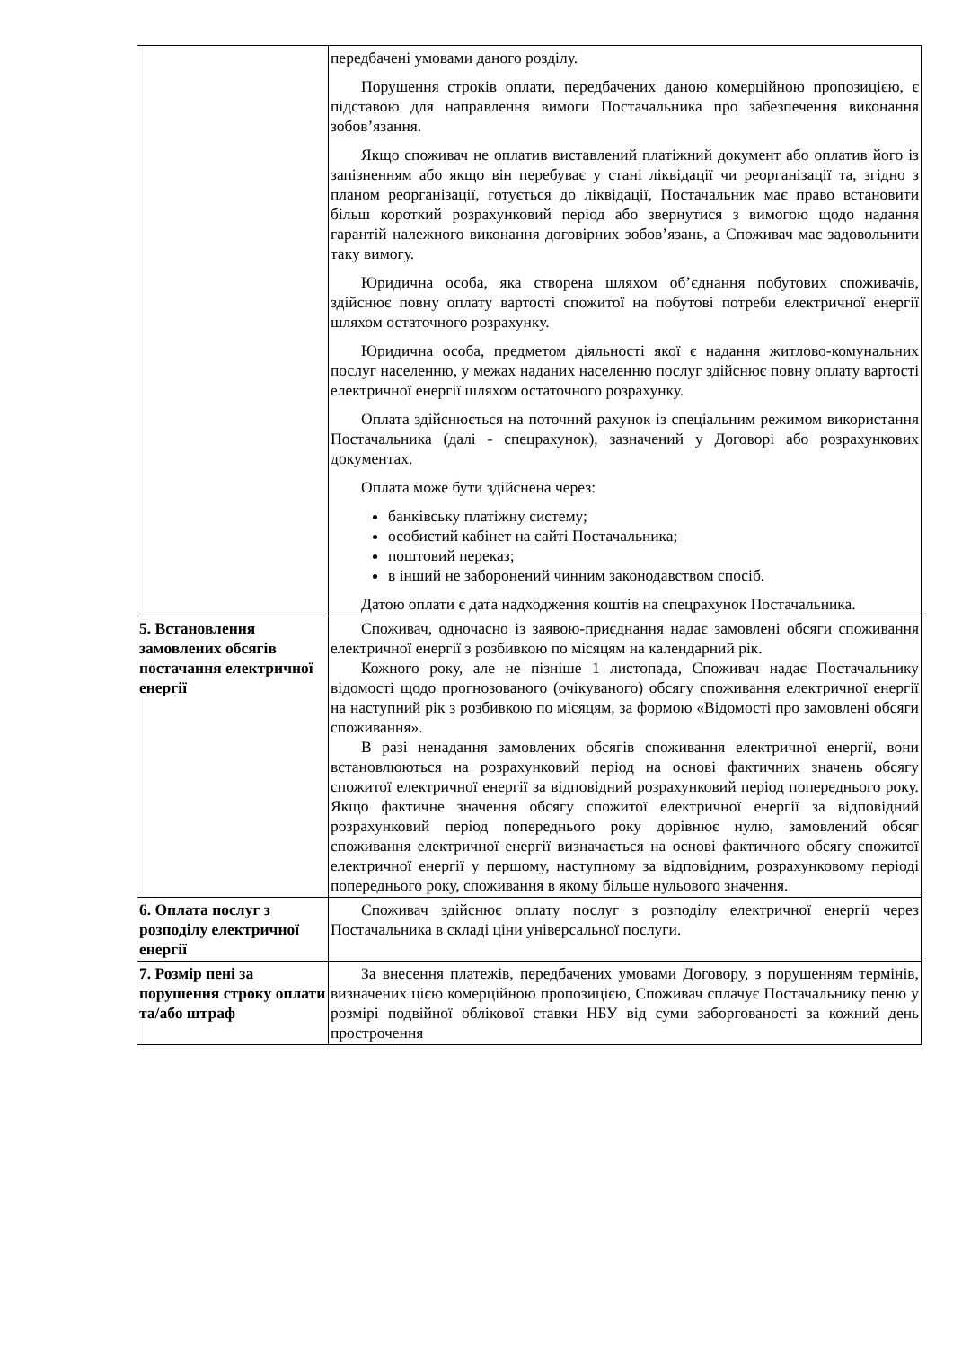| | передбачені умовами даного розділу. Порушення строків оплати, передбачених даною комерційною пропозицією, є підставою для направлення вимоги Постачальника про забезпечення виконання зобов’язання. Якщо споживач не оплатив виставлений платіжний документ або оплатив його із запізненням або якщо він перебуває у стані ліквідації чи реорганізації та, згідно з планом реорганізації, готується до ліквідації, Постачальник має право встановити більш короткий розрахунковий період або звернутися з вимогою щодо надання гарантій належного виконання договірних зобов’язань, а Споживач має задовольнити таку вимогу. Юридична особа, яка створена шляхом об’єднання побутових споживачів, здійснює повну оплату вартості спожитої на побутові потреби електричної енергії шляхом остаточного розрахунку. Юридична особа, предметом діяльності якої є надання житлово-комунальних послуг населенню, у межах наданих населенню послуг здійснює повну оплату вартості електричної енергії шляхом остаточного розрахунку. Оплата здійснюється на поточний рахунок із спеціальним режимом використання Постачальника (далі - спецрахунок), зазначений у Договорі або розрахункових документах. Оплата може бути здійснена через: банківську платіжну систему; особистий кабінет на сайті Постачальника; поштовий переказ; в інший не заборонений чинним законодавством спосіб. Датою оплати є дата надходження коштів на спецрахунок Постачальника. |
| 5. Встановлення замовлених обсягів постачання електричної енергії | Споживач, одночасно із заявою-приєднання надає замовлені обсяги споживання електричної енергії з розбивкою по місяцям на календарний рік. Кожного року, але не пізніше 1 листопада, Споживач надає Постачальнику відомості щодо прогнозованого (очікуваного) обсягу споживання електричної енергії на наступний рік з розбивкою по місяцям, за формою «Відомості про замовлені обсяги споживання». В разі ненадання замовлених обсягів споживання електричної енергії, вони встановлюються на розрахунковий період на основі фактичних значень обсягу спожитої електричної енергії за відповідний розрахунковий період попереднього року. Якщо фактичне значення обсягу спожитої електричної енергії за відповідний розрахунковий період попереднього року дорівнює нулю, замовлений обсяг споживання електричної енергії визначається на основі фактичного обсягу спожитої електричної енергії у першому, наступному за відповідним, розрахунковому періоді попереднього року, споживання в якому більше нульового значення. |
| 6. Оплата послуг з розподілу електричної енергії | Споживач здійснює оплату послуг з розподілу електричної енергії через Постачальника в складі ціни універсальної послуги. |
| 7. Розмір пені за порушення строку оплати та/або штраф | За внесення платежів, передбачених умовами Договору, з порушенням термінів, визначених цією комерційною пропозицією, Споживач сплачує Постачальнику пеню у розмірі подвійної облікової ставки НБУ від суми заборгованості за кожний день прострочення |